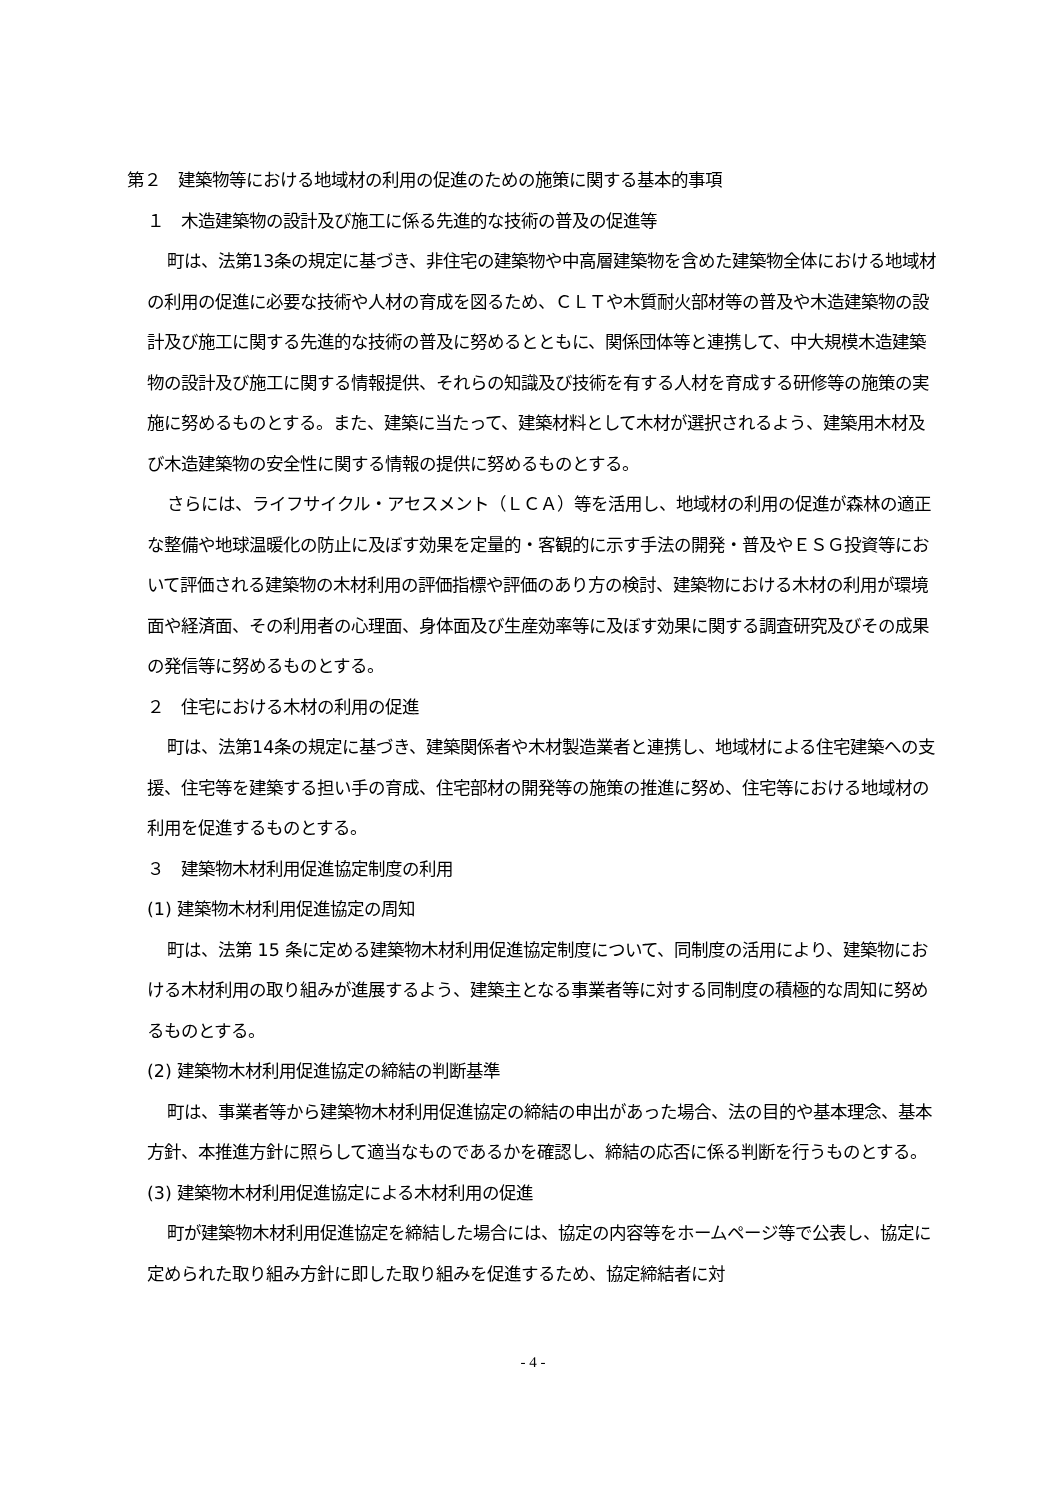第２　建築物等における地域材の利用の促進のための施策に関する基本的事項
１　木造建築物の設計及び施工に係る先進的な技術の普及の促進等
町は、法第13条の規定に基づき、非住宅の建築物や中高層建築物を含めた建築物全体における地域材の利用の促進に必要な技術や人材の育成を図るため、ＣＬＴや木質耐火部材等の普及や木造建築物の設計及び施工に関する先進的な技術の普及に努めるとともに、関係団体等と連携して、中大規模木造建築物の設計及び施工に関する情報提供、それらの知識及び技術を有する人材を育成する研修等の施策の実施に努めるものとする。また、建築に当たって、建築材料として木材が選択されるよう、建築用木材及び木造建築物の安全性に関する情報の提供に努めるものとする。
さらには、ライフサイクル・アセスメント（ＬＣＡ）等を活用し、地域材の利用の促進が森林の適正な整備や地球温暖化の防止に及ぼす効果を定量的・客観的に示す手法の開発・普及やＥＳＧ投資等において評価される建築物の木材利用の評価指標や評価のあり方の検討、建築物における木材の利用が環境面や経済面、その利用者の心理面、身体面及び生産効率等に及ぼす効果に関する調査研究及びその成果の発信等に努めるものとする。
２　住宅における木材の利用の促進
町は、法第14条の規定に基づき、建築関係者や木材製造業者と連携し、地域材による住宅建築への支援、住宅等を建築する担い手の育成、住宅部材の開発等の施策の推進に努め、住宅等における地域材の利用を促進するものとする。
３　建築物木材利用促進協定制度の利用
(1) 建築物木材利用促進協定の周知
町は、法第 15 条に定める建築物木材利用促進協定制度について、同制度の活用により、建築物における木材利用の取り組みが進展するよう、建築主となる事業者等に対する同制度の積極的な周知に努めるものとする。
(2) 建築物木材利用促進協定の締結の判断基準
町は、事業者等から建築物木材利用促進協定の締結の申出があった場合、法の目的や基本理念、基本方針、本推進方針に照らして適当なものであるかを確認し、締結の応否に係る判断を行うものとする。
(3) 建築物木材利用促進協定による木材利用の促進
町が建築物木材利用促進協定を締結した場合には、協定の内容等をホームページ等で公表し、協定に定められた取り組み方針に即した取り組みを促進するため、協定締結者に対
- 4 -